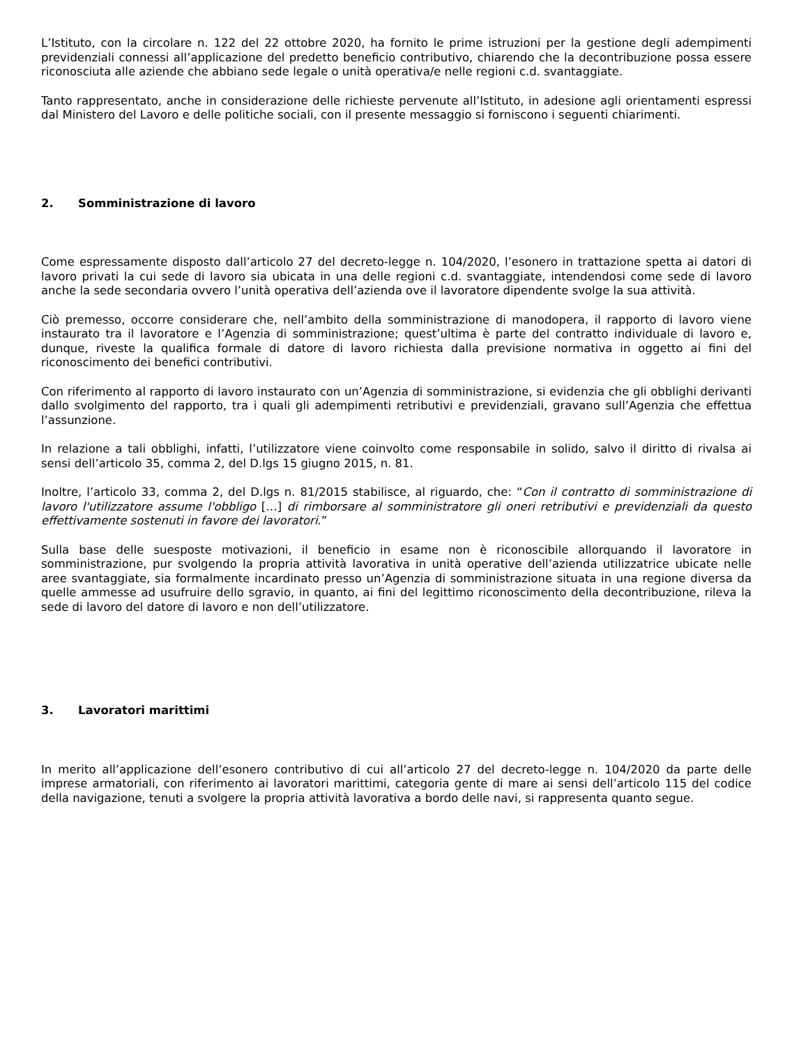L’Istituto, con la circolare n. 122 del 22 ottobre 2020, ha fornito le prime istruzioni per la gestione degli adempimenti previdenziali connessi all’applicazione del predetto beneficio contributivo, chiarendo che la decontribuzione possa essere riconosciuta alle aziende che abbiano sede legale o unità operativa/e nelle regioni c.d. svantaggiate.
Tanto rappresentato, anche in considerazione delle richieste pervenute all’Istituto, in adesione agli orientamenti espressi dal Ministero del Lavoro e delle politiche sociali, con il presente messaggio si forniscono i seguenti chiarimenti.
2. Somministrazione di lavoro
Come espressamente disposto dall’articolo 27 del decreto-legge n. 104/2020, l’esonero in trattazione spetta ai datori di lavoro privati la cui sede di lavoro sia ubicata in una delle regioni c.d. svantaggiate, intendendosi come sede di lavoro anche la sede secondaria ovvero l’unità operativa dell’azienda ove il lavoratore dipendente svolge la sua attività.
Ciò premesso, occorre considerare che, nell’ambito della somministrazione di manodopera, il rapporto di lavoro viene instaurato tra il lavoratore e l’Agenzia di somministrazione; quest’ultima è parte del contratto individuale di lavoro e, dunque, riveste la qualifica formale di datore di lavoro richiesta dalla previsione normativa in oggetto ai fini del riconoscimento dei benefici contributivi.
Con riferimento al rapporto di lavoro instaurato con un’Agenzia di somministrazione, si evidenzia che gli obblighi derivanti dallo svolgimento del rapporto, tra i quali gli adempimenti retributivi e previdenziali, gravano sull’Agenzia che effettua l’assunzione.
In relazione a tali obblighi, infatti, l’utilizzatore viene coinvolto come responsabile in solido, salvo il diritto di rivalsa ai sensi dell’articolo 35, comma 2, del D.lgs 15 giugno 2015, n. 81.
Inoltre, l’articolo 33, comma 2, del D.lgs n. 81/2015 stabilisce, al riguardo, che: “Con il contratto di somministrazione di lavoro l'utilizzatore assume l'obbligo […] di rimborsare al somministratore gli oneri retributivi e previdenziali da questo effettivamente sostenuti in favore dei lavoratori.”
Sulla base delle suesposte motivazioni, il beneficio in esame non è riconoscibile allorquando il lavoratore in somministrazione, pur svolgendo la propria attività lavorativa in unità operative dell’azienda utilizzatrice ubicate nelle aree svantaggiate, sia formalmente incardinato presso un’Agenzia di somministrazione situata in una regione diversa da quelle ammesse ad usufruire dello sgravio, in quanto, ai fini del legittimo riconoscimento della decontribuzione, rileva la sede di lavoro del datore di lavoro e non dell’utilizzatore.
3. Lavoratori marittimi
In merito all’applicazione dell’esonero contributivo di cui all’articolo 27 del decreto-legge n. 104/2020 da parte delle imprese armatoriali, con riferimento ai lavoratori marittimi, categoria gente di mare ai sensi dell’articolo 115 del codice della navigazione, tenuti a svolgere la propria attività lavorativa a bordo delle navi, si rappresenta quanto segue.